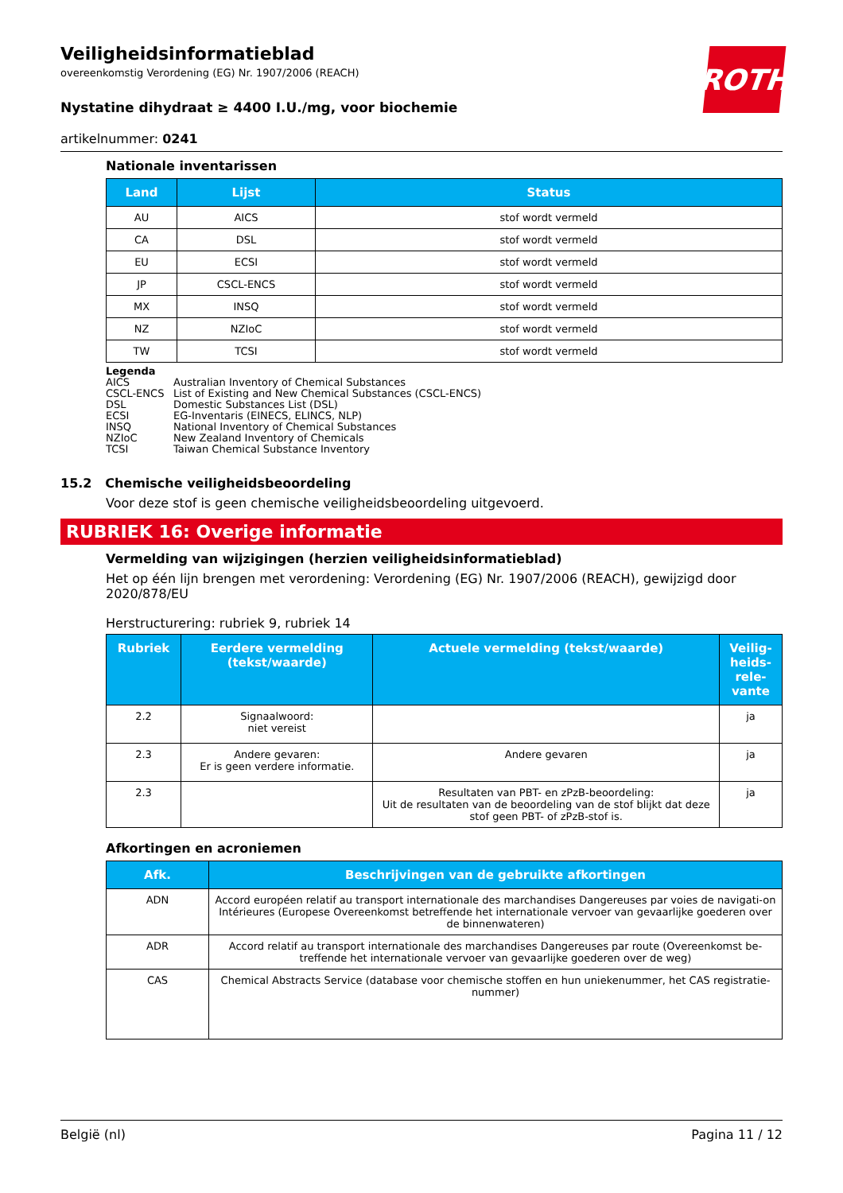ROTH
Veiligheidsinformatieblad
overeenkomstig Verordening (EG) Nr. 1907/2006 (REACH)
Nystatine dihydraat ≥ 4400 I.U./mg, voor biochemie
artikelnummer: 0241
Nationale inventarissen
| Land | Lijst | Status |
| --- | --- | --- |
| AU | AICS | stof wordt vermeld |
| CA | DSL | stof wordt vermeld |
| EU | ECSI | stof wordt vermeld |
| JP | CSCL-ENCS | stof wordt vermeld |
| MX | INSQ | stof wordt vermeld |
| NZ | NZIoC | stof wordt vermeld |
| TW | TCSI | stof wordt vermeld |
Legenda
AICS Australian Inventory of Chemical Substances
CSCL-ENCS List of Existing and New Chemical Substances (CSCL-ENCS)
DSL Domestic Substances List (DSL)
ECSI EG-Inventaris (EINECS, ELINCS, NLP)
INSQ National Inventory of Chemical Substances
NZIoC New Zealand Inventory of Chemicals
TCSI Taiwan Chemical Substance Inventory
15.2 Chemische veiligheidsbeoordeling
Voor deze stof is geen chemische veiligheidsbeoordeling uitgevoerd.
RUBRIEK 16: Overige informatie
Vermelding van wijzigingen (herzien veiligheidsinformatieblad)
Het op één lijn brengen met verordening: Verordening (EG) Nr. 1907/2006 (REACH), gewijzigd door 2020/878/EU
Herstructurering: rubriek 9, rubriek 14
| Rubriek | Eerdere vermelding (tekst/waarde) | Actuele vermelding (tekst/waarde) | Veilig-heids-rele-vante |
| --- | --- | --- | --- |
| 2.2 | Signaalwoord: niet vereist | | ja |
| 2.3 | Andere gevaren: Er is geen verdere informatie. | Andere gevaren | ja |
| 2.3 | | Resultaten van PBT- en zPzB-beoordeling: Uit de resultaten van de beoordeling van de stof blijkt dat deze stof geen PBT- of zPzB-stof is. | ja |
Afkortingen en acroniemen
| Afk. | Beschrijvingen van de gebruikte afkortingen |
| --- | --- |
| ADN | Accord européen relatif au transport internationale des marchandises Dangereuses par voies de navigati-on Intérieures (Europese Overeenkomst betreffende het internationale vervoer van gevaarlijke goederen over de binnenwateren) |
| ADR | Accord relatif au transport internationale des marchandises Dangereuses par route (Overeenkomst be-treffende het internationale vervoer van gevaarlijke goederen over de weg) |
| CAS | Chemical Abstracts Service (database voor chemische stoffen en hun uniekenummer, het CAS registratie-nummer) |
België (nl) Pagina 11 / 12